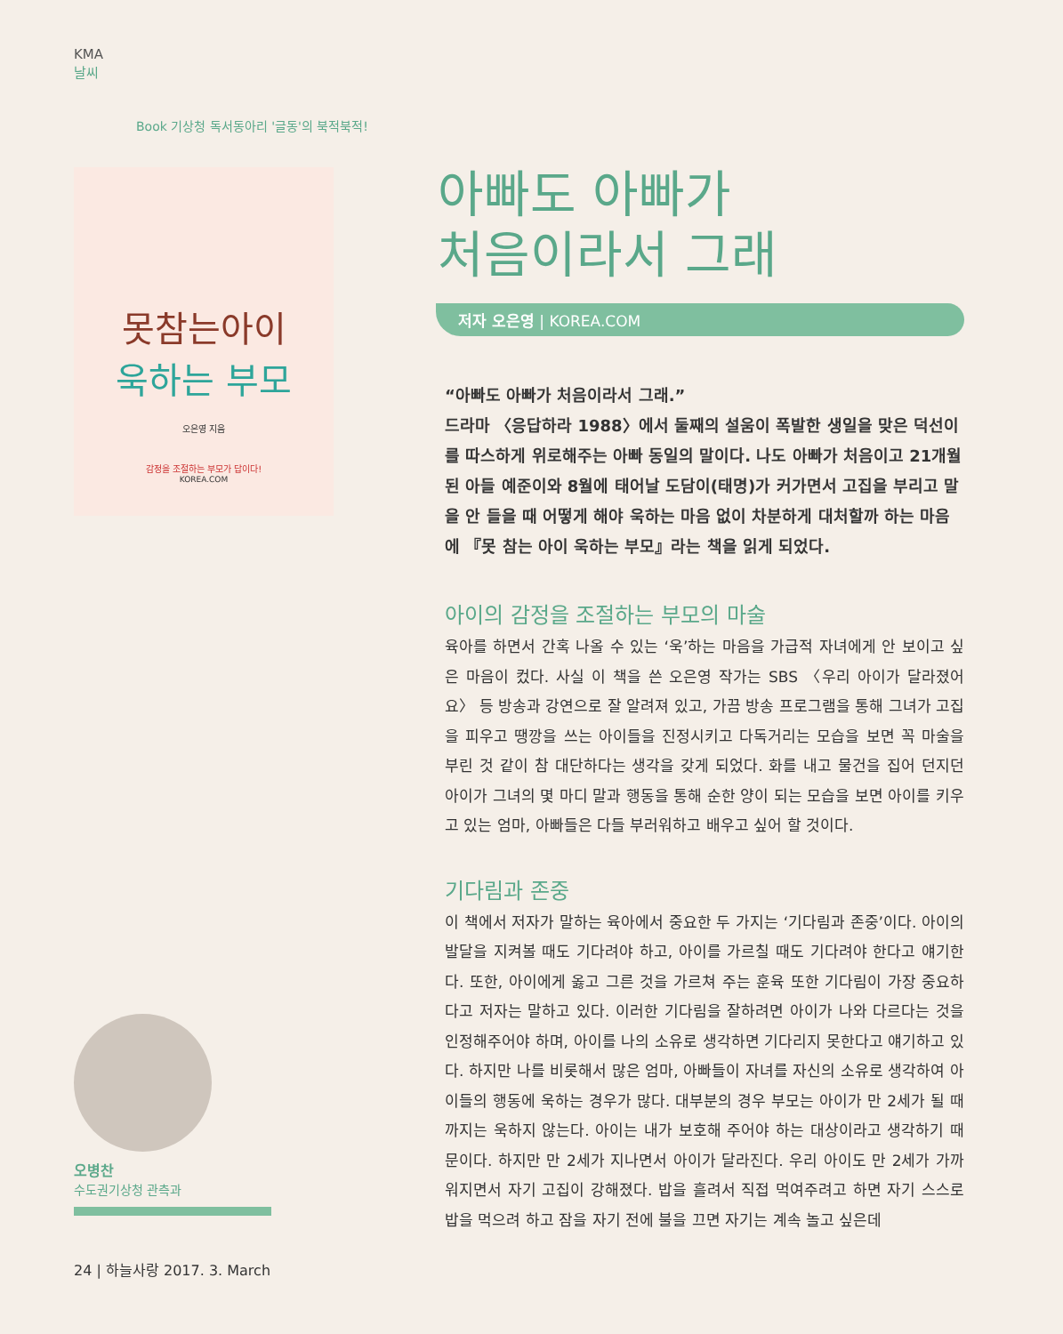KMA
날씨
Book 기상청 독서동아리 '글동'의 북적북적!
못참는아이
욱하는 부모
오은영 지음
감정을 조절하는 부모가 답이다!
KOREA.COM
오병찬
수도권기상청 관측과
아빠도 아빠가
처음이라서 그래
저자 오은영 | KOREA.COM
“아빠도 아빠가 처음이라서 그래.”
드라마 〈응답하라 1988〉에서 둘째의 설움이 폭발한 생일을 맞은 덕선이를 따스하게 위로해주는 아빠 동일의 말이다. 나도 아빠가 처음이고 21개월 된 아들 예준이와 8월에 태어날 도담이(태명)가 커가면서 고집을 부리고 말을 안 들을 때 어떻게 해야 욱하는 마음 없이 차분하게 대처할까 하는 마음에 『못 참는 아이 욱하는 부모』라는 책을 읽게 되었다.
아이의 감정을 조절하는 부모의 마술
육아를 하면서 간혹 나올 수 있는 ‘욱’하는 마음을 가급적 자녀에게 안 보이고 싶은 마음이 컸다. 사실 이 책을 쓴 오은영 작가는 SBS 〈우리 아이가 달라졌어요〉 등 방송과 강연으로 잘 알려져 있고, 가끔 방송 프로그램을 통해 그녀가 고집을 피우고 땡깡을 쓰는 아이들을 진정시키고 다독거리는 모습을 보면 꼭 마술을 부린 것 같이 참 대단하다는 생각을 갖게 되었다. 화를 내고 물건을 집어 던지던 아이가 그녀의 몇 마디 말과 행동을 통해 순한 양이 되는 모습을 보면 아이를 키우고 있는 엄마, 아빠들은 다들 부러워하고 배우고 싶어 할 것이다.
기다림과 존중
이 책에서 저자가 말하는 육아에서 중요한 두 가지는 ‘기다림과 존중’이다. 아이의 발달을 지켜볼 때도 기다려야 하고, 아이를 가르칠 때도 기다려야 한다고 얘기한다. 또한, 아이에게 옳고 그른 것을 가르쳐 주는 훈육 또한 기다림이 가장 중요하다고 저자는 말하고 있다. 이러한 기다림을 잘하려면 아이가 나와 다르다는 것을 인정해주어야 하며, 아이를 나의 소유로 생각하면 기다리지 못한다고 얘기하고 있다. 하지만 나를 비롯해서 많은 엄마, 아빠들이 자녀를 자신의 소유로 생각하여 아이들의 행동에 욱하는 경우가 많다. 대부분의 경우 부모는 아이가 만 2세가 될 때까지는 욱하지 않는다. 아이는 내가 보호해 주어야 하는 대상이라고 생각하기 때문이다. 하지만 만 2세가 지나면서 아이가 달라진다. 우리 아이도 만 2세가 가까워지면서 자기 고집이 강해졌다. 밥을 흘려서 직접 먹여주려고 하면 자기 스스로 밥을 먹으려 하고 잠을 자기 전에 불을 끄면 자기는 계속 놀고 싶은데
24 | 하늘사랑 2017. 3. March